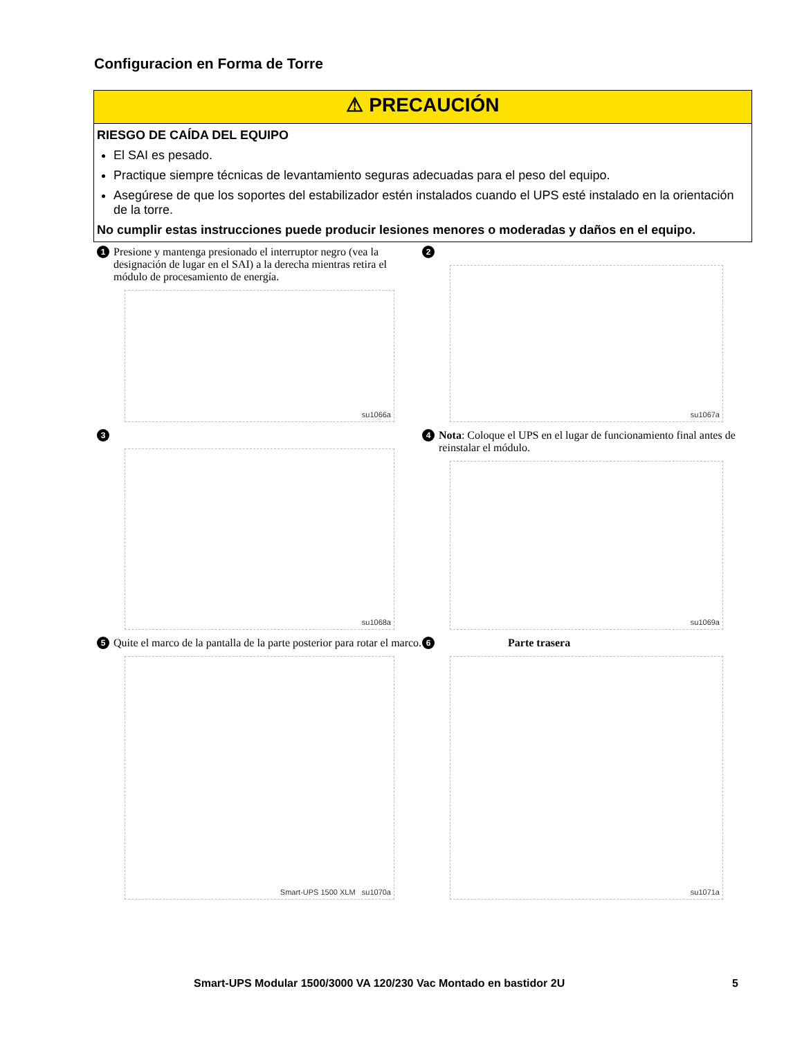Configuracion en Forma de Torre
⚠ PRECAUCIÓN
RIESGO DE CAÍDA DEL EQUIPO
El SAI es pesado.
Practique siempre técnicas de levantamiento seguras adecuadas para el peso del equipo.
Asegúrese de que los soportes del estabilizador estén instalados cuando el UPS esté instalado en la orientación de la torre.
No cumplir estas instrucciones puede producir lesiones menores o moderadas y daños en el equipo.
1 Presione y mantenga presionado el interruptor negro (vea la designación de lugar en el SAI) a la derecha mientras retira el módulo de procesamiento de energía.
su1066a
2
su1067a
3
su1068a
4 Nota: Coloque el UPS en el lugar de funcionamiento final antes de reinstalar el módulo.
su1069a
5 Quite el marco de la pantalla de la parte posterior para rotar el marco.
Smart-UPS 1500 XLM su1070a
6 Parte trasera
su1071a
Smart-UPS Modular 1500/3000 VA 120/230 Vac Montado en bastidor 2U
5